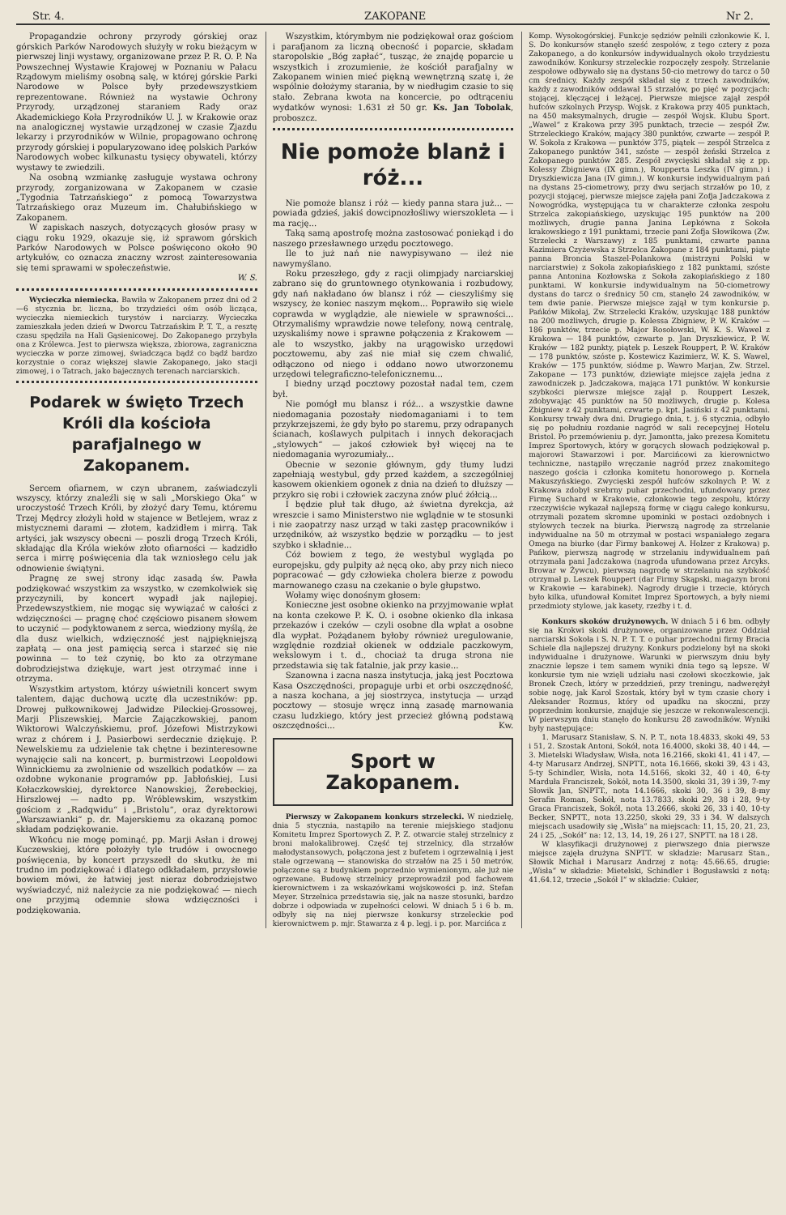Str. 4. ZAKOPANE Nr 2.
Propagandzie ochrony przyrody górskiej oraz górskich Parków Narodowych służyły w roku bieżącym w pierwszej linji wystawy, organizowane przez P. R. O. P. Na Powszechnej Wystawie Krajowej w Poznaniu w Pałacu Rządowym mieliśmy osobną salę, w której górskie Parki Narodowe w Polsce były przedewszystkiem reprezentowane. Również na wystawie Ochrony Przyrody, urządzonej staraniem Rady oraz Akademickiego Koła Przyrodników U. J. w Krakowie oraz na analogicznej wystawie urządzonej w czasie Zjazdu lekarzy i przyrodników w Wilnie, propagowano ochronę przyrody górskiej i popularyzowano ideę polskich Parków Narodowych wobec kilkunastu tysięcy obywateli, którzy wystawy te zwiedzili.
Na osobną wzmiankę zasługuje wystawa ochrony przyrody, zorganizowana w Zakopanem w czasie „Tygodnia Tatrzańskiego“ z pomocą Towarzystwa Tatrzańskiego oraz Muzeum im. Chałubińskiego w Zakopanem.
W zapiskach naszych, dotyczących głosów prasy w ciągu roku 1929, okazuje się, iż sprawom górskich Parków Narodowych w Polsce poświęcono około 90 artykułów, co oznacza znaczny wzrost zainteresowania się temi sprawami w społeczeństwie.
W. S.
Wycieczka niemiecka. Bawiła w Zakopanem przez dni od 2—6 stycznia br. liczna, bo trzydzieści ośm osób licząca, wycieczka niemieckich turystów i narciarzy. Wycieczka zamieszkała jeden dzień w Dworcu Tatrzańskim P. T. T., a resztę czasu spędziła na Hali Gąsienicowej. Do Zakopanego przybyła ona z Królewca. Jest to pierwsza większa, zbiorowa, zagraniczna wycieczka w porze zimowej, świadcząca bądź co bądź bardzo korzystnie o coraz większej sławie Zakopanego, jako stacji zimowej, i o Tatrach, jako bajecznych terenach narciarskich.
Podarek w święto Trzech Króli dla kościoła parafjalnego w Zakopanem.
Sercem ofiarnem, w czyn ubranem, zaświadczyli wszyscy, którzy znaleźli się w sali „Morskiego Oka“ w uroczystość Trzech Króli, by złożyć dary Temu, któremu Trzej Mędrcy złożyli hołd w stajence w Betlejem, wraz z mistycznemi darami — złotem, kadzidłem i mirrą. Tak artyści, jak wszyscy obecni — poszli drogą Trzech Króli, składając dla Króla wieków złoto ofiarności — kadzidło serca i mirrę poświęcenia dla tak wzniosłego celu jak odnowienie świątyni.
Pragnę ze swej strony idąc zasadą św. Pawła podziękować wszystkim za wszystko, w czemkolwiek się przyczynili, by koncert wypadł jak najlepiej. Przedewszystkiem, nie mogąc się wywiązać w całości z wdzięczności — pragnę choć częściowo pisanem słowem to uczynić — podyktowanem z serca, wiedziony myślą, że dla dusz wielkich, wdzięczność jest najpiękniejszą zapłatą — ona jest pamięcią serca i starzeć się nie powinna — to też czynię, bo kto za otrzymane dobrodziejstwa dziękuje, wart jest otrzymać inne i otrzyma.
Wszystkim artystom, którzy uświetnili koncert swym talentem, dając duchową ucztę dla uczestników: pp. Drowej pułkownikowej Jadwidze Pileckiej-Grossowej, Marji Pliszewskiej, Marcie Zajączkowskiej, panom Wiktorowi Walczyńskiemu, prof. Józefowi Mistrzykowi wraz z chórem i J. Pasierbowi serdecznie dziękuję. P. Newelskiemu za udzielenie tak chętne i bezinteresowne wynajęcie sali na koncert, p. burmistrzowi Leopoldowi Winnickiemu za zwolnienie od wszelkich podatków — za ozdobne wykonanie programów pp. Jabłońskiej, Lusi Kołaczkowskiej, dyrektorce Nanowskiej, Żerebeckiej, Hirszlowej — nadto pp. Wróblewskim, wszystkim gościom z „Radqwidu“ i „Bristolu“, oraz dyrektorowi „Warszawianki“ p. dr. Majerskiemu za okazaną pomoc składam podziękowanie.
Wkońcu nie mogę pominąć, pp. Marji Asłan i drowej Kuczewskiej, które położyły tyle trudów i owocnego poświęcenia, by koncert przyszedł do skutku, że mi trudno im podziękować i dlatego odkładałem, przysłowie bowiem mówi, że łatwiej jest nieraz dobrodziejstwo wyświadczyć, niż należycie za nie podziękować — niech one przyjmą odemnie słowa wdzięczności i podziękowania.
Wszystkim, którymbym nie podziękował oraz gościom i parafjanom za liczną obecność i poparcie, składam staropolskie „Bóg zapłać“, tusząc, że znajdę poparcie u wszystkich i zrozumienie, że kościół parafjalny w Zakopanem winien mieć piękną wewnętrzną szatę i, że wspólnie dołożymy starania, by w niedługim czasie to się stało. Zebrana kwota na koncercie, po odtrąceniu wydatków wynosi: 1.631 zł 50 gr. Ks. Jan Tobolak, proboszcz.
Nie pomoże blanż i róż...
Nie pomoże blansz i róż — kiedy panna stara już... — powiada gdzieś, jakiś dowcipnozłośliwy wierszokleta — i ma rację...
Taką samą apostrofę można zastosować poniekąd i do naszego przesławnego urzędu pocztowego.
Ile to już nań nie nawypisywano — ileż nie nawymyślano.
Roku przeszłego, gdy z racji olimpjady narciarskiej zabrano się do gruntownego otynkowania i rozbudowy, gdy nań nakładano ów blansz i róż — cieszyliśmy się wszyscy, że koniec naszym mękom... Poprawiło się wiele coprawda w wyglądzie, ale niewiele w sprawności... Otrzymaliśmy wprawdzie nowe telefony, nową centralę, uzyskaliśmy nowe i sprawne połączenia z Krakowem — ale to wszystko, jakby na urągowisko urzędowi pocztowemu, aby zaś nie miał się czem chwalić, odłączono od niego i oddano nowo utworzonemu urzędowi telegraficzno-telefonicznemu...
I biedny urząd pocztowy pozostał nadal tem, czem był.
Nie pomógł mu blansz i róż... a wszystkie dawne niedomagania pozostały niedomaganiami i to tem przykrzejszemi, że gdy było po staremu, przy odrapanych ścianach, koślawych pulpitach i innych dekoracjach „stylowych“ — jakoś człowiek był więcej na te niedomagania wyrozumiały...
Obecnie w sezonie głównym, gdy tłumy ludzi zapełniają westybul, gdy przed każdem, a szczególniej kasowem okienkiem ogonek z dnia na dzień to dłuższy — przykro się robi i człowiek zaczyna znów pluć żółcią...
I będzie pluł tak długo, aż świetna dyrekcja, aż wreszcie i samo Ministerstwo nie wglądnie w te stosunki i nie zaopatrzy nasz urząd w taki zastęp pracowników i urzędników, aż wszystko będzie w porządku — to jest szybko i składnie...
Cóż bowiem z tego, że westybul wygląda po europejsku, gdy pulpity aż nęcą oko, aby przy nich nieco popracować — gdy człowieka cholera bierze z powodu marnowanego czasu na czekanie o byle głupstwo.
Wołamy więc donośnym głosem:
Konieczne jest osobne okienko na przyjmowanie wpłat na konta czekowe P. K. O. i osobne okienko dla inkasa przekazów i czeków — czyli osobne dla wpłat a osobne dla wypłat. Pożądanem byłoby również uregulowanie, względnie rozdział okienek w oddziale paczkowym, wekslowym i t. d., chociaż ta druga strona nie przedstawia się tak fatalnie, jak przy kasie...
Szanowna i zacna nasza instytucja, jaką jest Pocztowa Kasa Oszczędności, propaguje urbi et orbi oszczędność, a nasza kochana, a jej siostrzyca, instytucja — urząd pocztowy — stosuje wręcz inną zasadę marnowania czasu ludzkiego, który jest przecież główną podstawą oszczędności... Kw.
Sport w Zakopanem.
Pierwszy w Zakopanem konkurs strzelecki. W niedzielę, dnia 5 stycznia, nastąpiło na terenie miejskiego stadjonu Komitetu Imprez Sportowych Z. P. Z. otwarcie stałej strzelnicy z broni małokalibrowej. Część tej strzelnicy, dla strzałów małodystansowych, połączona jest z bufetem i ogrzewalnią i jest stale ogrzewaną — stanowiska do strzałów na 25 i 50 metrów, połączone są z budynkiem poprzednio wymienionym, ale już nie ogrzewane. Budowę strzelnicy przeprowadził pod fachowem kierownictwem i za wskazówkami wojskowości p. inż. Stefan Meyer. Strzelnica przedstawia się, jak na nasze stosunki, bardzo dobrze i odpowiada w zupełności celowi. W dniach 5 i 6 b. m. odbyły się na niej pierwsze konkursy strzeleckie pod kierownictwem p. mjr. Stawarza z 4 p. legj. i p. por. Marcińca z
Komp. Wysokogórskiej. Funkcje sędziów pełnili członkowie K. I. S. Do konkursów stanęło sześć zespołów, z tego cztery z poza Zakopanego, a do konkursów indywidualnych około trzydziestu zawodników. Konkursy strzeleckie rozpoczęły zespoły. Strzelanie zespołowe odbywało się na dystans 50-cio metrowy do tarcz o 50 cm średnicy. Każdy zespół składał się z trzech zawodników, każdy z zawodników oddawał 15 strzałów, po pięć w pozycjach: stojącej, klęczącej i leżącej. Pierwsze miejsce zajął zespół hufców szkolnych Przysp. Wojsk. z Krakowa przy 405 punktach, na 450 maksymalnych, drugie — zespół Wojsk. Klubu Sport. „Wawel“ z Krakowa przy 395 punktach, trzecie — zespół Zw. Strzeleckiego Kraków, mający 380 punktów, czwarte — zespół P. W. Sokoła z Krakowa — punktów 375, piątek — zespół Strzelca z Zakopanego punktów 341, szóste — zespół żeński Strzelca z Zakopanego punktów 285. Zespół zwycięski składał się z pp. Kolessy Zbigniewa (IX gimn.), Roupperta Leszka (IV gimn.) i Dryszkiewicza Jana (IV gimn.). W konkursie indywidualnym pań na dystans 25-ciometrowy, przy dwu serjach strzałów po 10, z pozycji stojącej, pierwsze miejsce zajęła pani Zofja Jadczakowa z Nowogródka, występująca tu w charakterze członka zespołu Strzelca zakopiańskiego, uzyskując 195 punktów na 200 możliwych, drugie panna Janina Lepkówna z Sokoła krakowskiego z 191 punktami, trzecie pani Zofja Słowikowa (Zw. Strzelecki z Warszawy) z 185 punktami, czwarte panna Kazimiera Czyżewska z Strzelca Zakopane z 184 punktami, piąte panna Broncia Staszel-Polankowa (mistrzyni Polski w narciarstwie) z Sokoła zakopiańskiego z 182 punktami, szóste panna Antonina Kozłowska z Sokoła zakopiańskiego z 180 punktami. W konkursie indywidualnym na 50-ciometrowy dystans do tarcz o średnicy 50 cm, stanęło 24 zawodników, w tem dwie panie. Pierwsze miejsce zajął w tym konkursie p. Pańków Mikołaj, Zw. Strzelecki Kraków, uzyskując 188 punktów na 200 możliwych, drugie p. Kolessa Zbigniew, P. W. Kraków — 186 punktów, trzecie p. Major Rosołowski, W. K. S. Wawel z Krakowa — 184 punktów, czwarte p. Jan Dryszkiewicz, P. W. Kraków — 182 punkty, piątek p. Leszek Rouppert, P. W. Kraków — 178 punktów, szóste p. Kostewicz Kazimierz, W. K. S. Wawel, Kraków — 175 punktów, siódme p. Wawro Marjan, Zw. Strzel. Zakopane — 173 punktów, dziewiąte miejsce zajęła jedna z zawodniczek p. Jadczakowa, mająca 171 punktów. W konkursie szybkości pierwsze miejsce zajął p. Rouppert Leszek, zdobywając 45 punktów na 50 możliwych, drugie p. Kolesa Zbigniew z 42 punktami, czwarte p. kpt. Jasiński z 42 punktami. Konkursy trwały dwa dni. Drugiego dnia, t. j. 6 stycznia, odbyło się po południu rozdanie nagród w sali recepcyjnej Hotelu Bristol. Po przemówieniu p. dyr. Jamontta, jako prezesa Komitetu Imprez Sportowych, który w gorących słowach podziękował p. majorowi Stawarzowi i por. Marcińcowi za kierownictwo techniczne, nastąpiło wręczanie nagród przez znakomitego naszego gościa i członka komitetu honorowego p. Kornela Makuszyńskiego. Zwycięski zespół hufców szkolnych P. W. z Krakowa zdobył srebrny puhar przechodni, ufundowany przez Firmę Suchard w Krakowie, członkowie tego zespołu, którzy rzeczywiście wykazał najlepszą formę w ciągu całego konkursu, otrzymali pozatem skromne upominki w postaci ozdobnych i stylowych teczek na biurka. Pierwszą nagrodę za strzelanie indywidualne na 50 m otrzymał w postaci wspaniałego zegara Omega na biurko (dar Firmy bankowej A. Holzer z Krakowa) p. Pańkow, pierwszą nagrodę w strzelaniu indywidualnem pań otrzymała pani Jadczakowa (nagroda ufundowana przez Arcyks. Browar w Żywcu), pierwszą nagrodę w strzelaniu na szybkość otrzymał p. Leszek Rouppert (dar Firmy Skąpski, magazyn broni w Krakowie — karabinek). Nagrody drugie i trzecie, których było kilka, ufundował Komitet Imprez Sportowych, a były niemi przedmioty stylowe, jak kasety, rzeźby i t. d.
Konkurs skoków drużynowych. W dniach 5 i 6 bm. odbyły się na Krokwi skoki drużynowe, organizowane przez Oddział narciarski Sokoła i S. N. P. T. T. o puhar przechodni firmy Bracia Schiele dla najlepszej drużyny. Konkurs podzielony był na skoki indywidualne i drużynowe. Warunki w pierwszym dniu były znacznie lepsze i tem samem wyniki dnia tego są lepsze. W konkursie tym nie wzięli udziału nasi czołowi skoczkowie, jak Bronek Czech, który w przeddzień, przy treningu, nadwerężył sobie nogę, jak Karol Szostak, który był w tym czasie chory i Aleksander Rozmus, który od upadku na skoczni, przy poprzednim konkursie, znajduje się jeszcze w rekonwalescencji. W pierwszym dniu stanęło do konkursu 28 zawodników. Wyniki były następujące:
1. Marusarz Stanisław, S. N. P. T., nota 18.4833, skoki 49, 53 i 51, 2. Szostak Antoni, Sokół, nota 16.4000, skoki 38, 40 i 44, — 3. Mietelski Władysław, Wisła, nota 16.2166, skoki 41, 41 i 47, — 4-ty Marusarz Andrzej, SNPTT., nota 16.1666, skoki 39, 43 i 43, 5-ty Schindler, Wisła, nota 14.5166, skoki 32, 40 i 40, 6-ty Marduła Franciszek, Sokół, nota 14.3500, skoki 31, 39 i 39, 7-my Słowik Jan, SNPTT., nota 14.1666, skoki 30, 36 i 39, 8-my Serafin Roman, Sokół, nota 13.7833, skoki 29, 38 i 28, 9-ty Graca Franciszek, Sokół, nota 13.2666, skoki 26, 33 i 40, 10-ty Becker, SNPTT., nota 13.2250, skoki 29, 33 i 34. W dalszych miejscach usadowiły się „Wisła“ na miejscach: 11, 15, 20, 21, 23, 24 i 25, „Sokół“ na: 12, 13, 14, 19, 26 i 27, SNPTT. na 18 i 28.
W klasyfikacji drużynowej z pierwszego dnia pierwsze miejsce zajęła drużyna SNPTT. w składzie: Marusarz Stan., Słowik Michał i Marusarz Andrzej z notą: 45.66.65, drugie: „Wisła“ w składzie: Mietelski, Schindler i Bogusławski z notą: 41.64.12, trzecie „Sokół I“ w składzie: Cukier,